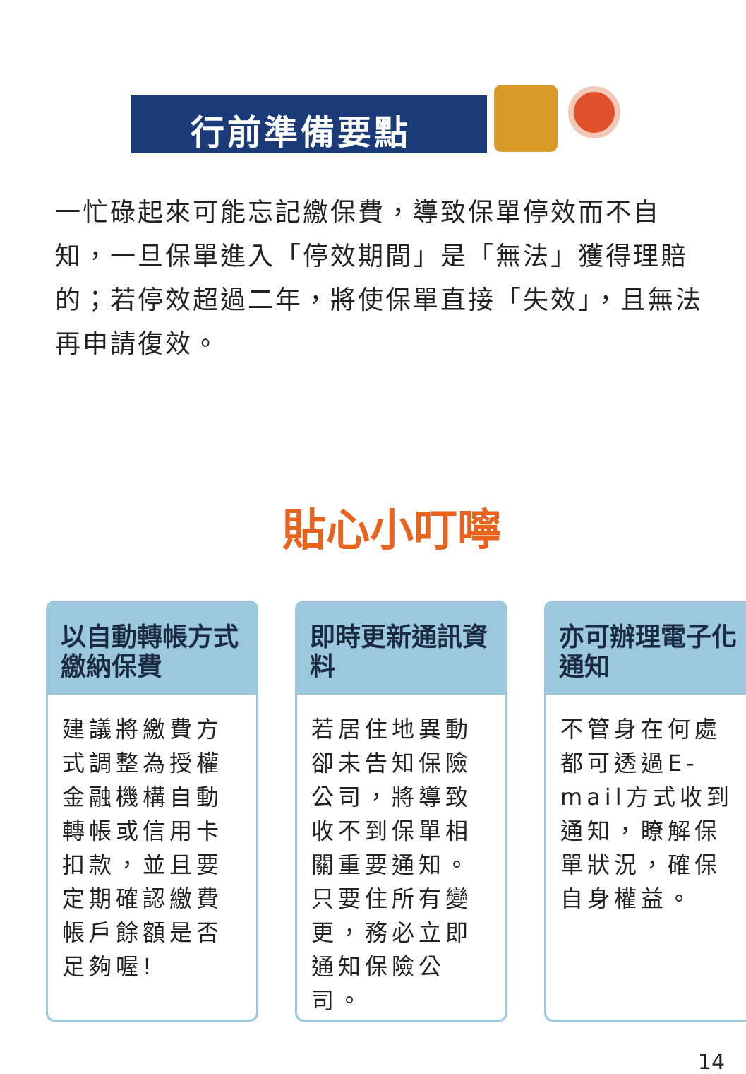行前準備要點
一忙碌起來可能忘記繳保費，導致保單停效而不自知，一旦保單進入「停效期間」是「無法」獲得理賠的；若停效超過二年，將使保單直接「失效」，且無法再申請復效。
貼心小叮嚀
以自動轉帳方式繳納保費
建議將繳費方式調整為授權金融機構自動轉帳或信用卡扣款，並且要定期確認繳費帳戶餘額是否足夠喔!
即時更新通訊資料
若居住地異動卻未告知保險公司，將導致收不到保單相關重要通知。只要住所有變更，務必立即通知保險公司。
亦可辦理電子化通知
不管身在何處都可透過E-mail方式收到通知，瞭解保單狀況，確保自身權益。
14